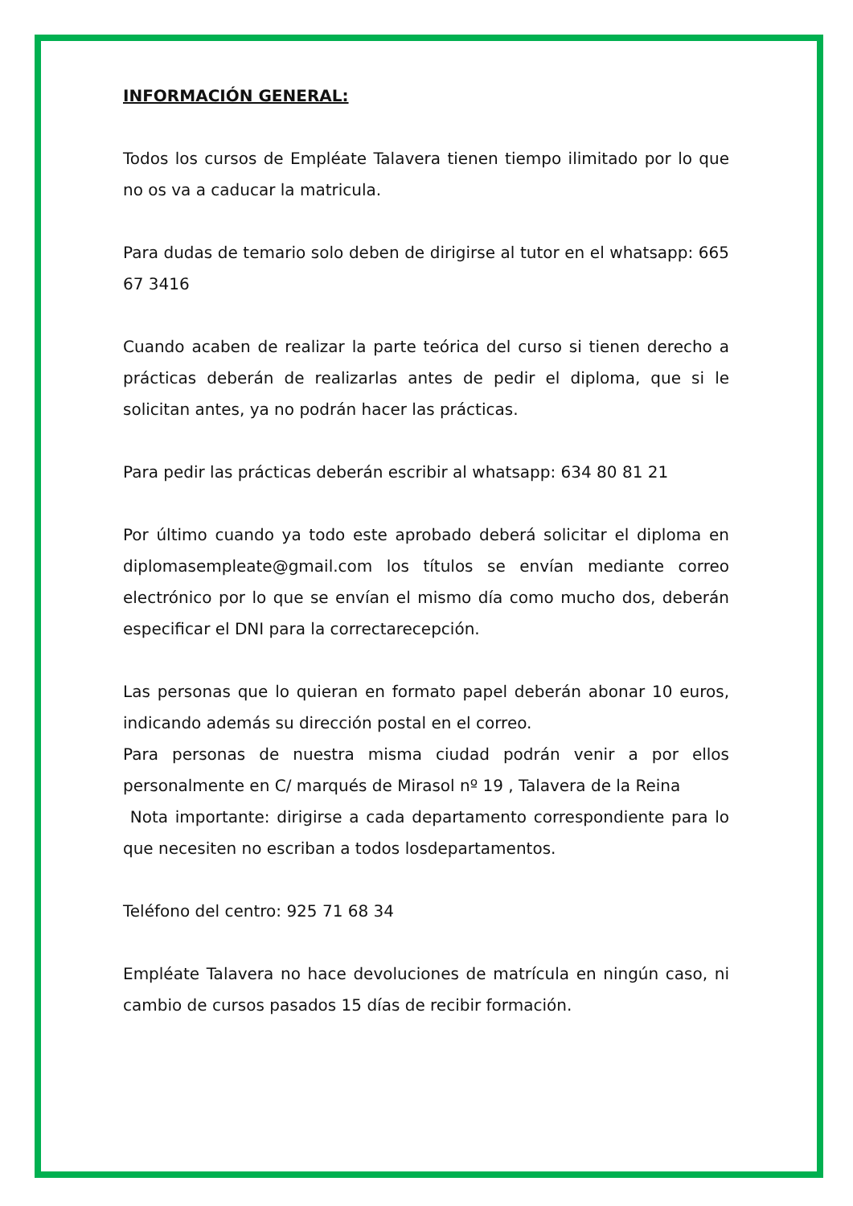INFORMACIÓN GENERAL:
Todos los cursos de Empléate Talavera tienen tiempo ilimitado por lo que no os va a caducar la matricula.
Para dudas de temario solo deben de dirigirse al tutor en el whatsapp: 665 67 3416
Cuando acaben de realizar la parte teórica del curso si tienen derecho a prácticas deberán de realizarlas antes de pedir el diploma, que si le solicitan antes, ya no podrán hacer las prácticas.
Para pedir las prácticas deberán escribir al whatsapp: 634 80 81 21
Por último cuando ya todo este aprobado deberá solicitar el diploma en diplomasempleate@gmail.com los títulos se envían mediante correo electrónico por lo que se envían el mismo día como mucho dos, deberán especificar el DNI para la correctarecepción.
Las personas que lo quieran en formato papel deberán abonar 10 euros, indicando además su dirección postal en el correo.
Para personas de nuestra misma ciudad podrán venir a por ellos personalmente en C/ marqués de Mirasol nº 19 , Talavera de la Reina
Nota importante: dirigirse a cada departamento correspondiente para lo que necesiten no escriban a todos losdepartamentos.
Teléfono del centro: 925 71 68 34
Empléate Talavera no hace devoluciones de matrícula en ningún caso, ni cambio de cursos pasados 15 días de recibir formación.